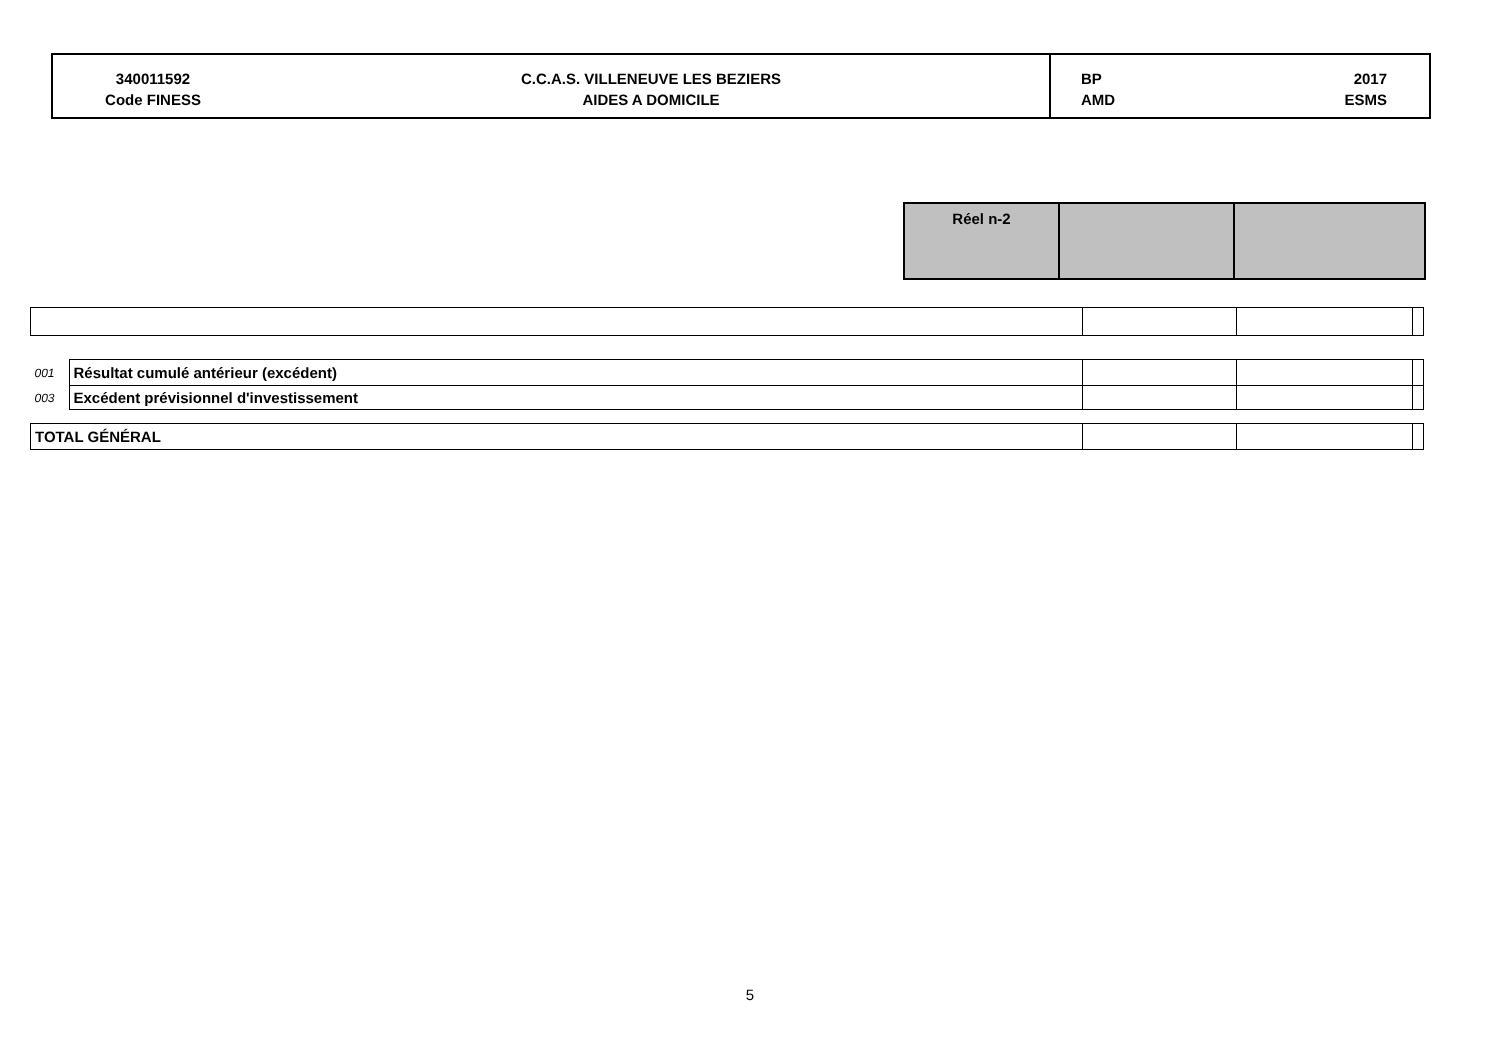340011592
Code FINESS
C.C.A.S. VILLENEUVE LES BEZIERS
AIDES A DOMICILE
BP
AMD
2017
ESMS
| Réel n-2 | | |
| 001 | Résultat cumulé antérieur (excédent) | | | |
| 003 | Excédent prévisionnel d'investissement | | | |
| TOTAL GÉNÉRAL | | | | |
5